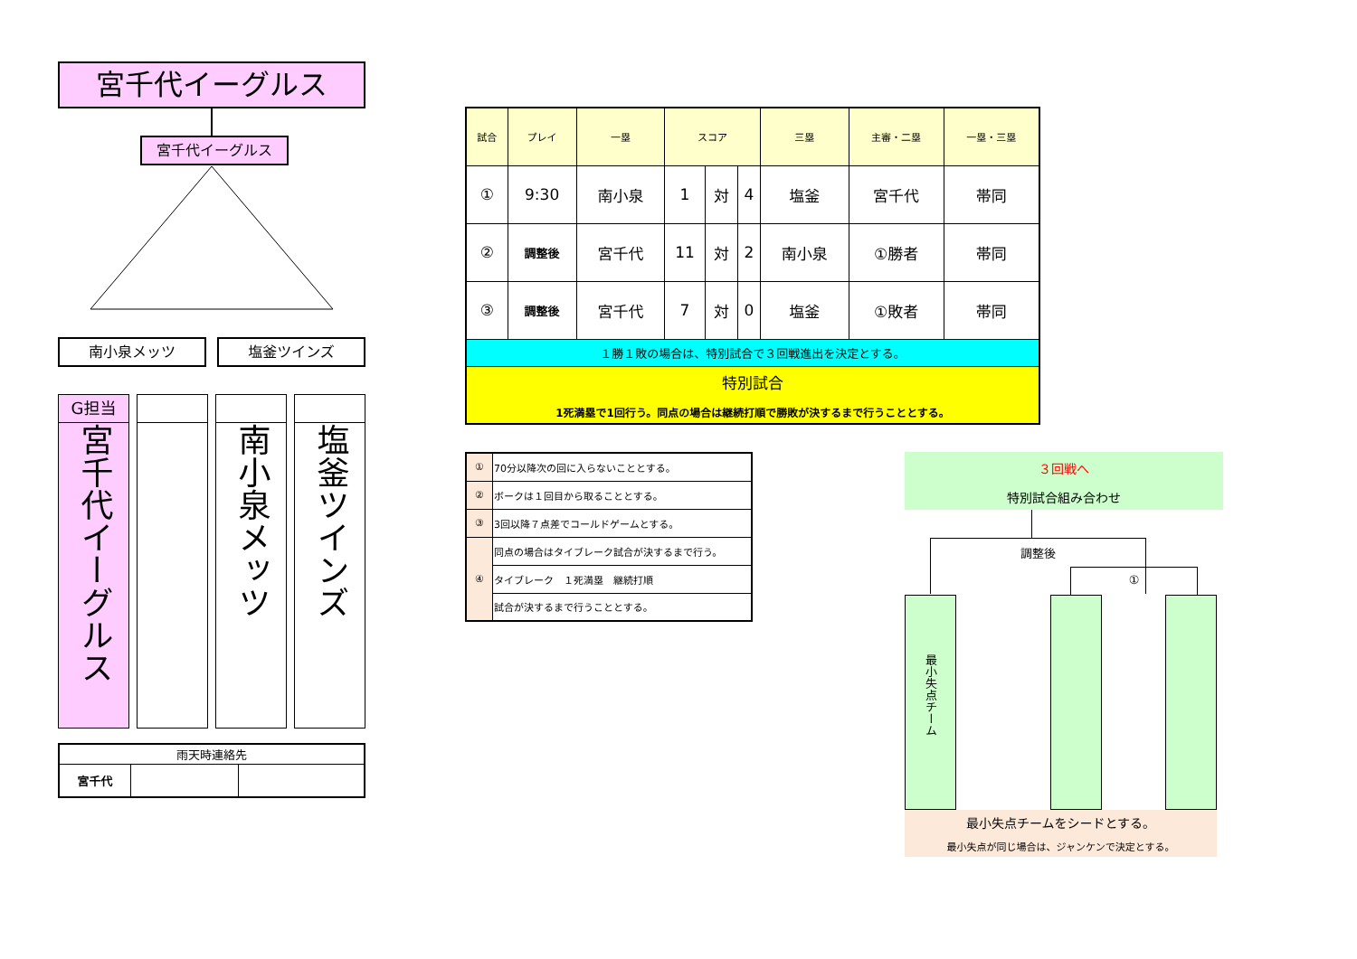宮千代イーグルス
宮千代イーグルス
南小泉メッツ 塩釜ツインズ
G担当
宮千代イーグルス
南小泉メッツ
塩釜ツインズ
| 雨天時連絡先 | | |
| 宮千代 | | |
| 試合 | プレイ | 一塁 | スコア | | | 三塁 | 主審・二塁 | 一塁・三塁 |
| ① | 9:30 | 南小泉 | 1 | 対 | 4 | 塩釜 | 宮千代 | 帯同 |
| ② | 調整後 | 宮千代 | 11 | 対 | 2 | 南小泉 | ①勝者 | 帯同 |
| ③ | 調整後 | 宮千代 | 7 | 対 | 0 | 塩釜 | ①敗者 | 帯同 |
| １勝１敗の場合は、特別試合で３回戦進出を決定とする。 | | | | | | | | |
| 特別試合 1死満塁で1回行う。同点の場合は継続打順で勝敗が決するまで行うこととする。 | | | | | | | | |
| ① | 70分以降次の回に入らないこととする。 |
| ② | ボークは１回目から取ることとする。 |
| ③ | 3回以降７点差でコールドゲームとする。 |
| ④ | 同点の場合はタイブレーク試合が決するまで行う。 |
| | タイブレーク １死満塁 継続打順 |
| | 試合が決するまで行うこととする。 |
３回戦へ
特別試合組み合わせ
調整後
①
最小失点チーム
最小失点チームをシードとする。
最小失点が同じ場合は、ジャンケンで決定とする。